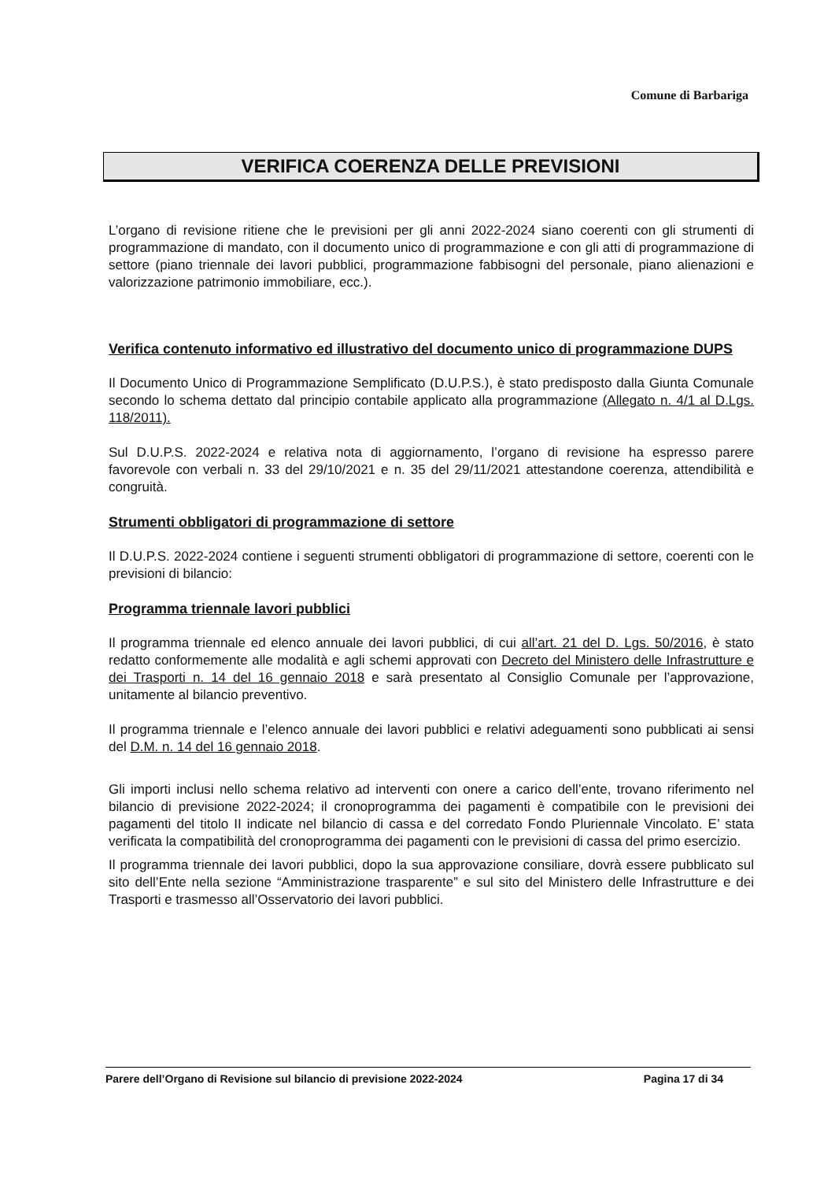Comune di Barbariga
VERIFICA COERENZA DELLE PREVISIONI
L’organo di revisione ritiene che le previsioni per gli anni 2022-2024 siano coerenti con gli strumenti di programmazione di mandato, con il documento unico di programmazione e con gli atti di programmazione di settore (piano triennale dei lavori pubblici, programmazione fabbisogni del personale, piano alienazioni e valorizzazione patrimonio immobiliare, ecc.).
Verifica contenuto informativo ed illustrativo del documento unico di programmazione DUPS
Il Documento Unico di Programmazione Semplificato (D.U.P.S.), è stato predisposto dalla Giunta Comunale secondo lo schema dettato dal principio contabile applicato alla programmazione (Allegato n. 4/1 al D.Lgs. 118/2011).
Sul D.U.P.S. 2022-2024 e relativa nota di aggiornamento, l’organo di revisione ha espresso parere favorevole con verbali n. 33 del 29/10/2021 e n. 35 del 29/11/2021 attestandone coerenza, attendibilità e congruità.
Strumenti obbligatori di programmazione di settore
Il D.U.P.S. 2022-2024 contiene i seguenti strumenti obbligatori di programmazione di settore, coerenti con le previsioni di bilancio:
Programma triennale lavori pubblici
Il programma triennale ed elenco annuale dei lavori pubblici, di cui all’art. 21 del D. Lgs. 50/2016, è stato redatto conformemente alle modalità e agli schemi approvati con Decreto del Ministero delle Infrastrutture e dei Trasporti n. 14 del 16 gennaio 2018 e sarà presentato al Consiglio Comunale per l’approvazione, unitamente al bilancio preventivo.
Il programma triennale e l’elenco annuale dei lavori pubblici e relativi adeguamenti sono pubblicati ai sensi del D.M. n. 14 del 16 gennaio 2018.
Gli importi inclusi nello schema relativo ad interventi con onere a carico dell’ente, trovano riferimento nel bilancio di previsione 2022-2024; il cronoprogramma dei pagamenti è compatibile con le previsioni dei pagamenti del titolo II indicate nel bilancio di cassa e del corredato Fondo Pluriennale Vincolato. E’ stata verificata la compatibilità del cronoprogramma dei pagamenti con le previsioni di cassa del primo esercizio.
Il programma triennale dei lavori pubblici, dopo la sua approvazione consiliare, dovrà essere pubblicato sul sito dell’Ente nella sezione “Amministrazione trasparente” e sul sito del Ministero delle Infrastrutture e dei Trasporti e trasmesso all’Osservatorio dei lavori pubblici.
Parere dell’Organo di Revisione sul bilancio di previsione 2022-2024 Pagina 17 di 34